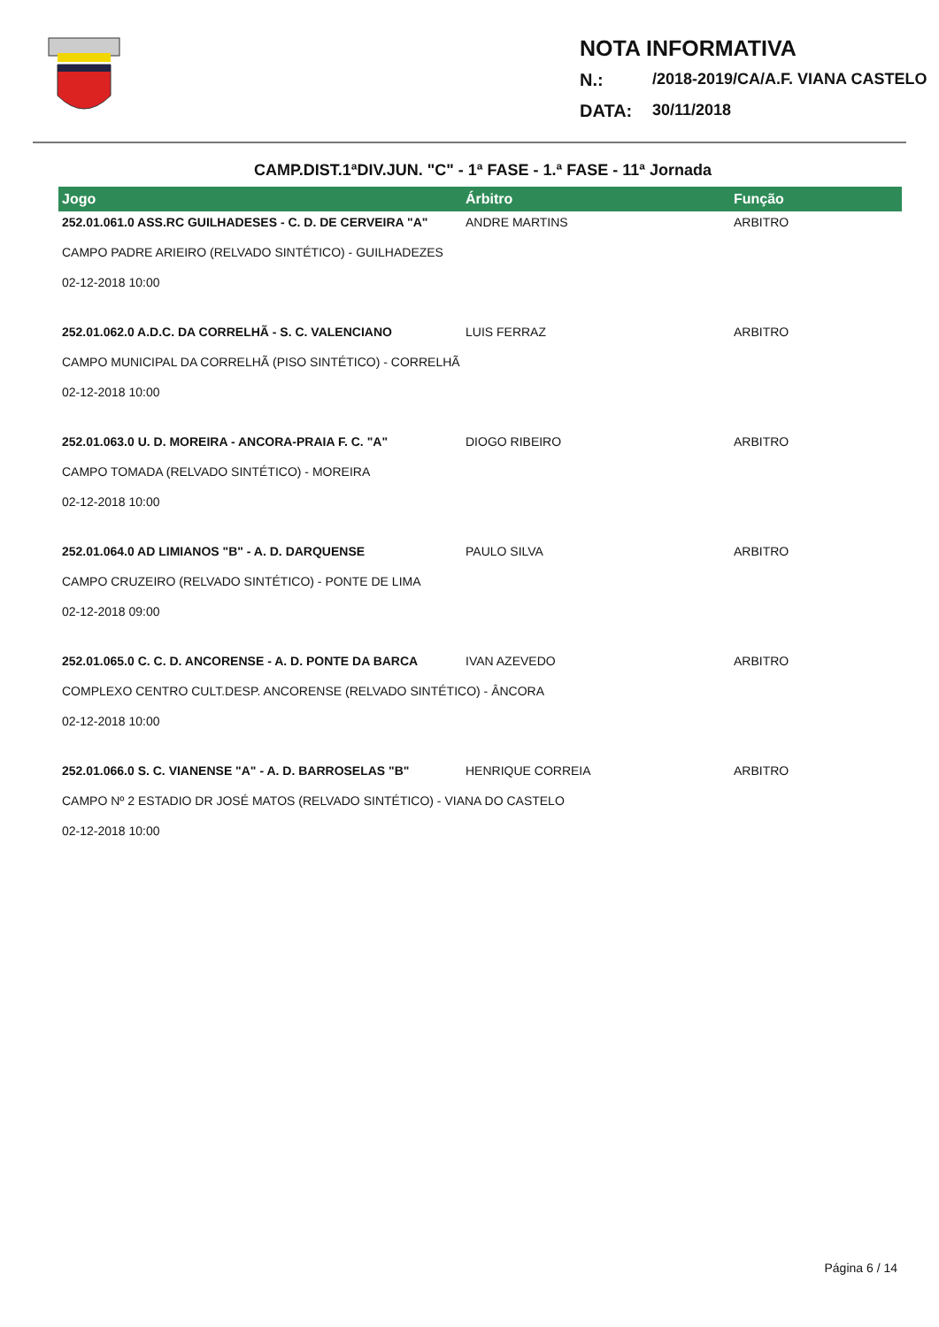NOTA INFORMATIVA
N.: /2018-2019/CA/A.F. VIANA CASTELO
DATA: 30/11/2018
CAMP.DIST.1ªDIV.JUN. "C" - 1ª FASE - 1.ª FASE - 11ª Jornada
| Jogo | Árbitro | Função |
| --- | --- | --- |
| 252.01.061.0 ASS.RC GUILHADESES - C. D. DE CERVEIRA "A" | ANDRE MARTINS | ARBITRO |
| CAMPO PADRE ARIEIRO (RELVADO SINTÉTICO) - GUILHADEZES | | |
| 02-12-2018 10:00 | | |
| 252.01.062.0 A.D.C. DA CORRELHÃ - S. C. VALENCIANO | LUIS FERRAZ | ARBITRO |
| CAMPO MUNICIPAL DA CORRELHÃ (PISO SINTÉTICO) - CORRELHÃ | | |
| 02-12-2018 10:00 | | |
| 252.01.063.0 U. D. MOREIRA - ANCORA-PRAIA F. C. "A" | DIOGO RIBEIRO | ARBITRO |
| CAMPO TOMADA (RELVADO SINTÉTICO) - MOREIRA | | |
| 02-12-2018 10:00 | | |
| 252.01.064.0 AD LIMIANOS "B" - A. D. DARQUENSE | PAULO SILVA | ARBITRO |
| CAMPO CRUZEIRO (RELVADO SINTÉTICO) - PONTE DE LIMA | | |
| 02-12-2018 09:00 | | |
| 252.01.065.0 C. C. D. ANCORENSE - A. D. PONTE DA BARCA | IVAN AZEVEDO | ARBITRO |
| COMPLEXO CENTRO CULT.DESP. ANCORENSE (RELVADO SINTÉTICO) - ÂNCORA | | |
| 02-12-2018 10:00 | | |
| 252.01.066.0 S. C. VIANENSE "A" - A. D. BARROSELAS "B" | HENRIQUE CORREIA | ARBITRO |
| CAMPO Nº 2 ESTADIO DR JOSÉ MATOS (RELVADO SINTÉTICO) - VIANA DO CASTELO | | |
| 02-12-2018 10:00 | | |
Página 6 / 14